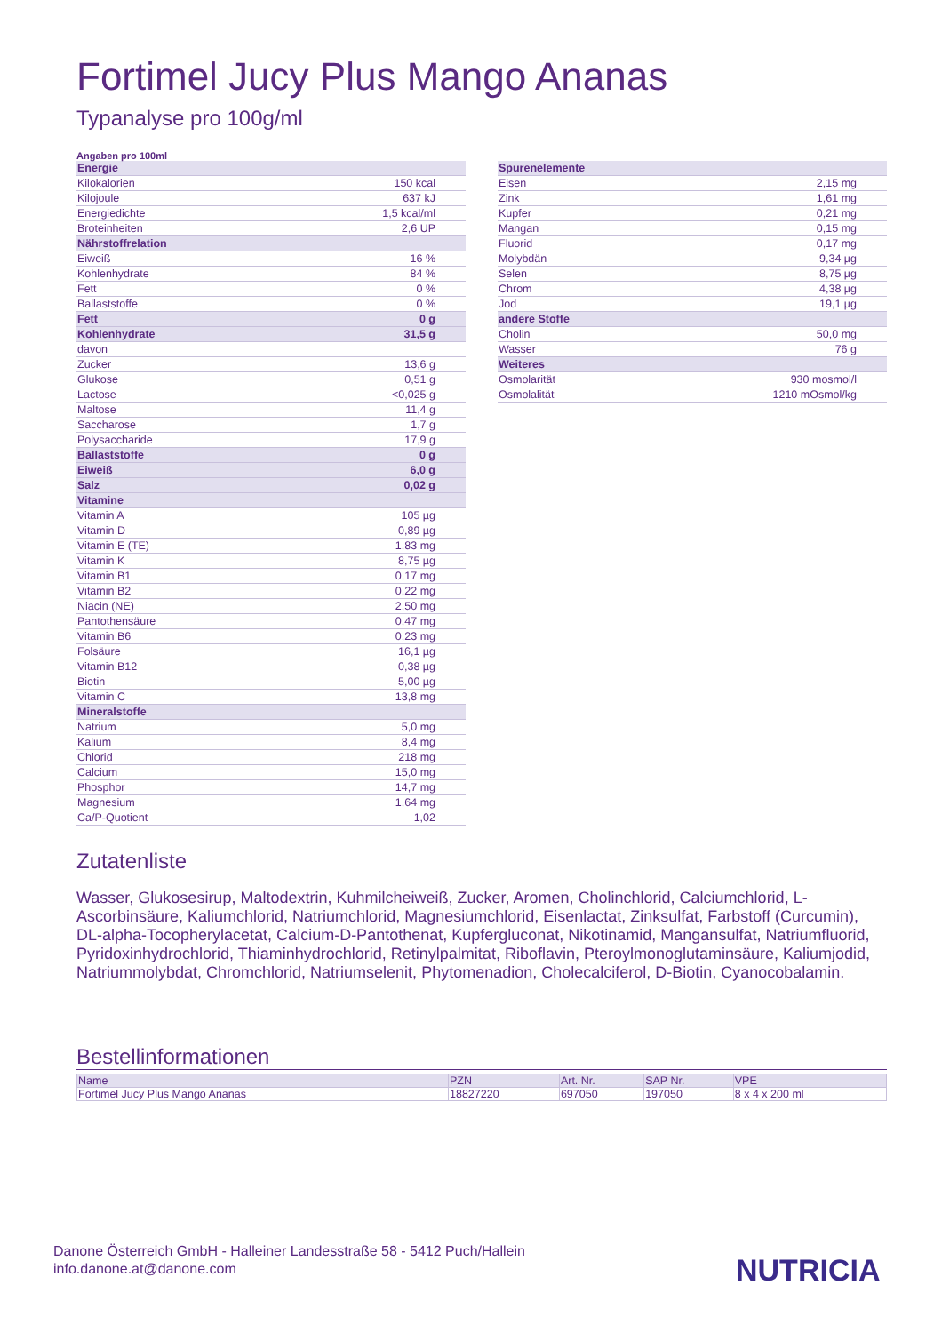Fortimel Jucy Plus Mango Ananas
Typanalyse pro 100g/ml
Angaben pro 100ml
| Energie | |
| Kilokalorien | 150 kcal |
| Kilojoule | 637 kJ |
| Energiedichte | 1,5 kcal/ml |
| Broteinheiten | 2,6 UP |
| Nährstoffrelation | |
| Eiweiß | 16 % |
| Kohlenhydrate | 84 % |
| Fett | 0 % |
| Ballaststoffe | 0 % |
| Fett | 0 g |
| Kohlenhydrate | 31,5 g |
| davon | |
| Zucker | 13,6 g |
| Glukose | 0,51 g |
| Lactose | <0,025 g |
| Maltose | 11,4 g |
| Saccharose | 1,7 g |
| Polysaccharide | 17,9 g |
| Ballaststoffe | 0 g |
| Eiweiß | 6,0 g |
| Salz | 0,02 g |
| Vitamine | |
| Vitamin A | 105 µg |
| Vitamin D | 0,89 µg |
| Vitamin E (TE) | 1,83 mg |
| Vitamin K | 8,75 µg |
| Vitamin B1 | 0,17 mg |
| Vitamin B2 | 0,22 mg |
| Niacin (NE) | 2,50 mg |
| Pantothensäure | 0,47 mg |
| Vitamin B6 | 0,23 mg |
| Folsäure | 16,1 µg |
| Vitamin B12 | 0,38 µg |
| Biotin | 5,00 µg |
| Vitamin C | 13,8 mg |
| Mineralstoffe | |
| Natrium | 5,0 mg |
| Kalium | 8,4 mg |
| Chlorid | 218 mg |
| Calcium | 15,0 mg |
| Phosphor | 14,7 mg |
| Magnesium | 1,64 mg |
| Ca/P-Quotient | 1,02 |
| Spurenelemente | |
| Eisen | 2,15 mg |
| Zink | 1,61 mg |
| Kupfer | 0,21 mg |
| Mangan | 0,15 mg |
| Fluorid | 0,17 mg |
| Molybdän | 9,34 µg |
| Selen | 8,75 µg |
| Chrom | 4,38 µg |
| Jod | 19,1 µg |
| andere Stoffe | |
| Cholin | 50,0 mg |
| Wasser | 76 g |
| Weiteres | |
| Osmolarität | 930 mosmol/l |
| Osmolalität | 1210 mOsmol/kg |
Zutatenliste
Wasser, Glukosesirup, Maltodextrin, Kuhmilcheiweiß, Zucker, Aromen, Cholinchlorid, Calciumchlorid, L-Ascorbinsäure, Kaliumchlorid, Natriumchlorid, Magnesiumchlorid, Eisenlactat, Zinksulfat, Farbstoff (Curcumin), DL-alpha-Tocopherylacetat, Calcium-D-Pantothenat, Kupfergluconat, Nikotinamid, Mangansulfat, Natriumfluorid, Pyridoxinhydrochlorid, Thiaminhydrochlorid, Retinylpalmitat, Riboflavin, Pteroylmonoglutaminsäure, Kaliumjodid, Natriummolybdat, Chromchlorid, Natriumselenit, Phytomenadion, Cholecalciferol, D-Biotin, Cyanocobalamin.
Bestellinformationen
| Name | PZN | Art. Nr. | SAP Nr. | VPE |
| --- | --- | --- | --- | --- |
| Fortimel Jucy Plus Mango Ananas | 18827220 | 697050 | 197050 | 8 x 4 x 200 ml |
Danone Österreich GmbH - Halleiner Landesstraße 58 - 5412 Puch/Hallein
info.danone.at@danone.com
NUTRICIA